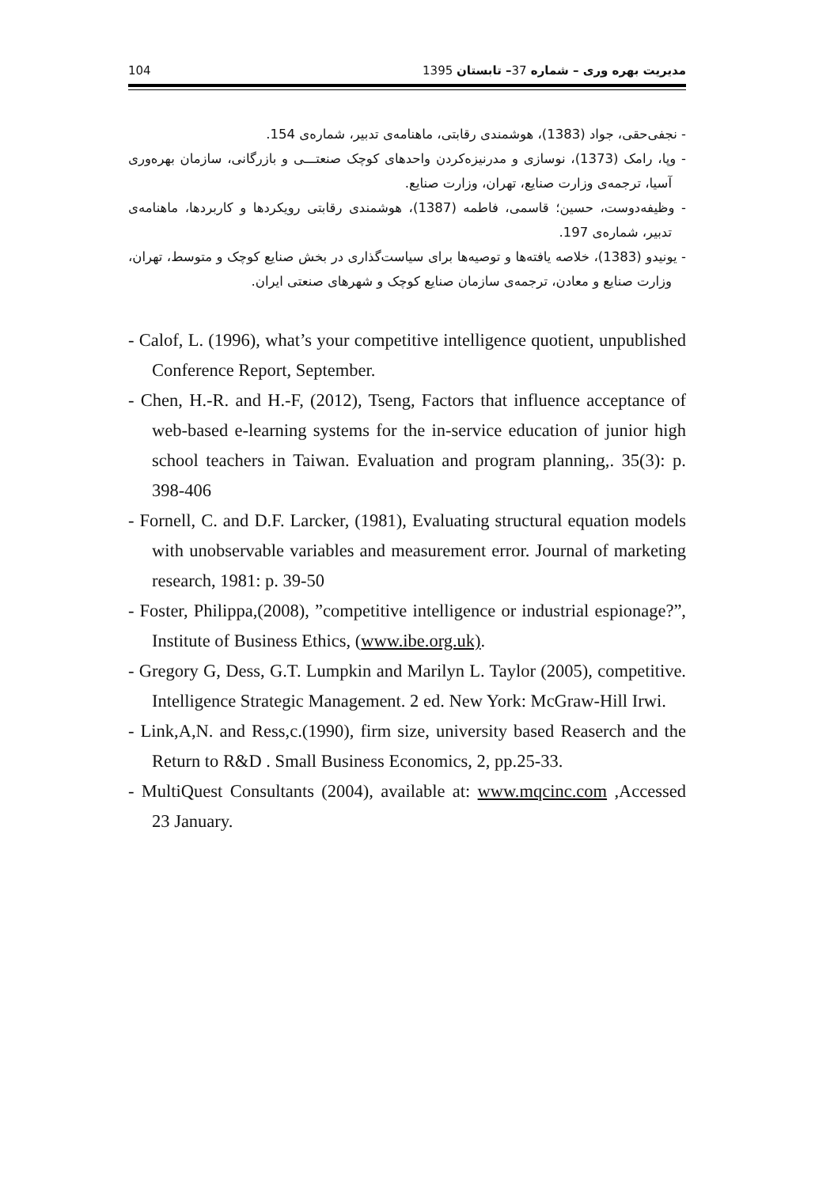104 مدیریت بهره وری – شماره 37– تابستان 1395
- نجفی‌حقی، جواد (1383)، هوشمندی رقابتی، ماهنامه‌ی تدبیر، شماره‌ی 154.
- وپا، رامک (1373)، نوسازی و مدرنیزه‌کردن واحدهای کوچک صنعتـــی و بازرگانی، سازمان بهره‌وری آسیا، ترجمه‌ی وزارت صنایع، تهران، وزارت صنایع.
- وظیفه‌دوست، حسین؛ قاسمی، فاطمه (1387)، هوشمندی رقابتی رویکردها و کاربردها، ماهنامه‌ی تدبیر، شماره‌ی 197.
- یونیدو (1383)، خلاصه یافته‌ها و توصیه‌ها برای سیاست‌گذاری در بخش صنایع کوچک و متوسط، تهران، وزارت صنایع و معادن، ترجمه‌ی سازمان صنایع کوچک و شهرهای صنعتی ایران.
- Calof, L. (1996), what’s your competitive intelligence quotient, unpublished Conference Report, September.
- Chen, H.-R. and H.-F, (2012), Tseng, Factors that influence acceptance of web-based e-learning systems for the in-service education of junior high school teachers in Taiwan. Evaluation and program planning,. 35(3): p. 398-406
- Fornell, C. and D.F. Larcker, (1981), Evaluating structural equation models with unobservable variables and measurement error. Journal of marketing research, 1981: p. 39-50
- Foster, Philippa,(2008), ”competitive intelligence or industrial espionage?”, Institute of Business Ethics, (www.ibe.org.uk).
- Gregory G, Dess, G.T. Lumpkin and Marilyn L. Taylor (2005), competitive. Intelligence Strategic Management. 2 ed. New York: McGraw-Hill Irwi.
- Link,A,N. and Ress,c.(1990), firm size, university based Reaserch and the Return to R&D . Small Business Economics, 2, pp.25-33.
- MultiQuest Consultants (2004), available at: www.mqcinc.com ,Accessed 23 January.